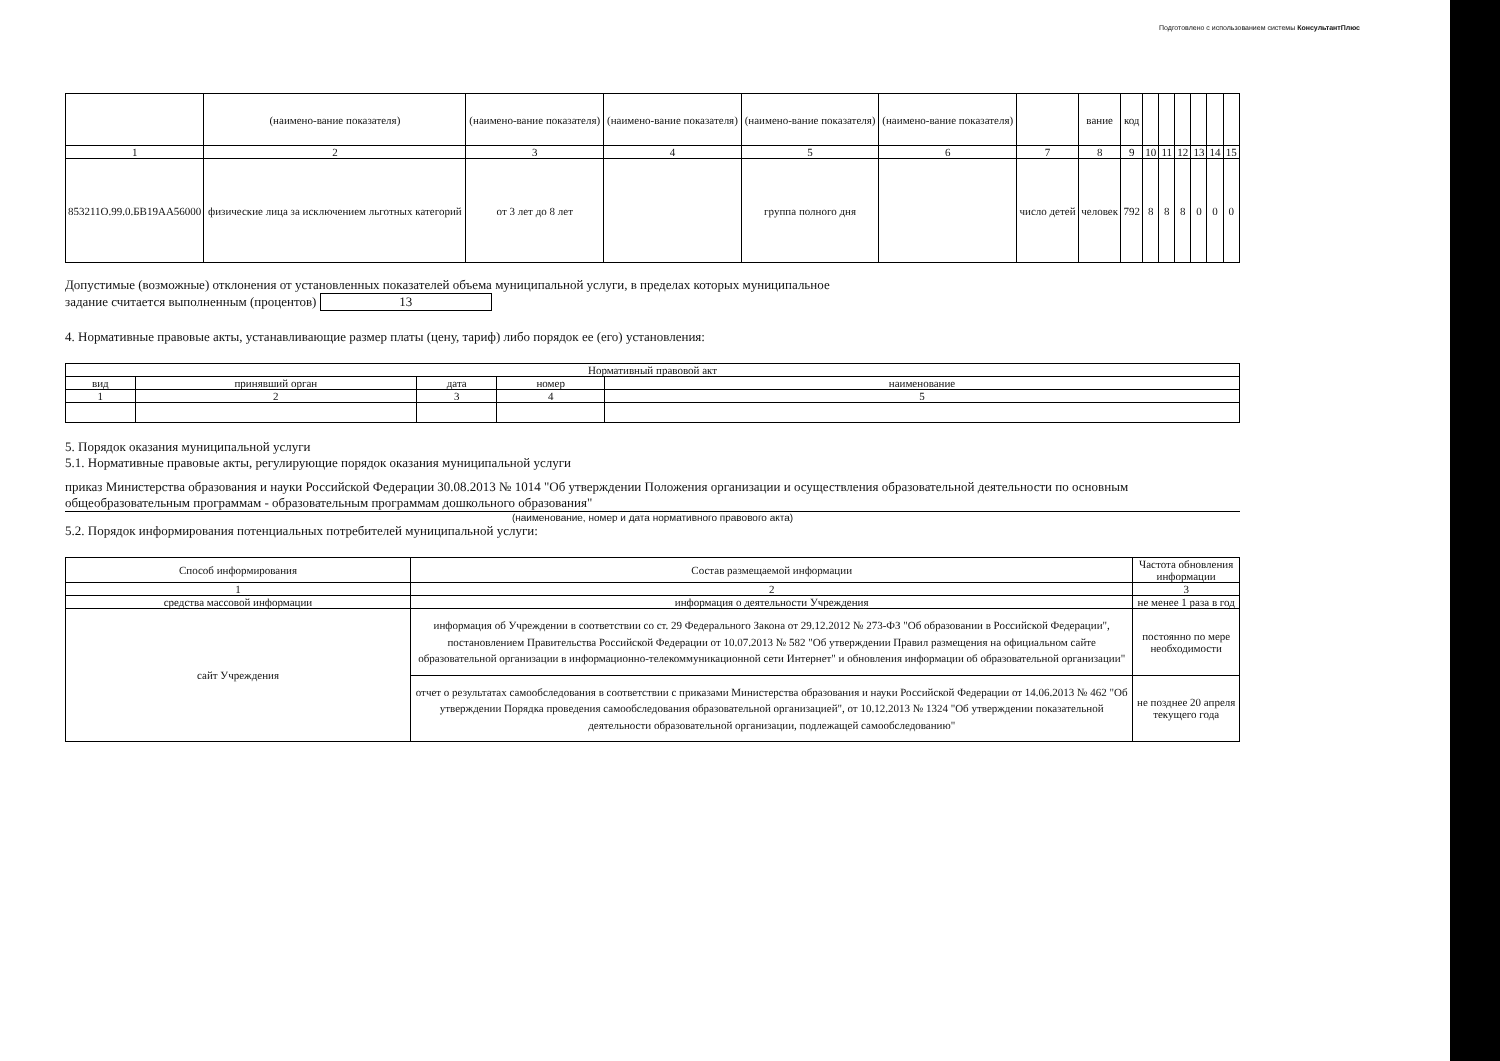Подготовлено с использованием системы КонсультантПлюс
| | (наимено-вание показателя) | (наимено-вание показателя) | (наимено-вание показателя) | (наимено-вание показателя) | (наимено-вание показателя) | | вание | код | | | | | | |
| 1 | 2 | 3 | 4 | 5 | 6 | 7 | 8 | 9 | 10 | 11 | 12 | 13 | 14 | 15 |
| 853211О.99.0.БВ19АА56000 | физические лица за исключением льготных категорий | от 3 лет до 8 лет | | группа полного дня | | число детей | человек | 792 | 8 | 8 | 8 | 0 | 0 | 0 |
Допустимые (возможные) отклонения от установленных показателей объема муниципальной услуги, в пределах которых муниципальное
задание считается выполненным (процентов) 13
4. Нормативные правовые акты, устанавливающие размер платы (цену, тариф) либо порядок ее (его) установления:
| Нормативный правовой акт | | | | |
| --- | --- | --- | --- | --- |
| вид | принявший орган | дата | номер | наименование |
| 1 | 2 | 3 | 4 | 5 |
5. Порядок оказания муниципальной услуги
5.1. Нормативные правовые акты, регулирующие порядок оказания муниципальной услуги
приказ Министерства образования и науки Российской Федерации 30.08.2013 № 1014 "Об утверждении Положения организации и осуществления образовательной деятельности по основным общеобразовательным программам - образовательным программам дошкольного образования"
(наименование, номер и дата нормативного правового акта)
5.2. Порядок информирования потенциальных потребителей муниципальной услуги:
| Способ информирования | Состав размещаемой информации | Частота обновления информации |
| --- | --- | --- |
| 1 | 2 | 3 |
| средства массовой информации | информация о деятельности Учреждения | не менее 1 раза в год |
| сайт Учреждения | информация об Учреждении в соответствии со ст. 29 Федерального Закона от 29.12.2012 № 273-ФЗ "Об образовании в Российской Федерации", постановлением Правительства Российской Федерации от 10.07.2013 № 582 "Об утверждении Правил размещения на официальном сайте образовательной организации в информационно-телекоммуникационной сети Интернет" и обновления информации об образовательной организации" | постоянно по мере необходимости |
| | отчет о результатах самообследования в соответствии с приказами Министерства образования и науки Российской Федерации от 14.06.2013 № 462 "Об утверждении Порядка проведения самообследования образовательной организацией", от 10.12.2013 № 1324 "Об утверждении показательной деятельности образовательной организации, подлежащей самообследованию" | не позднее 20 апреля текущего года |